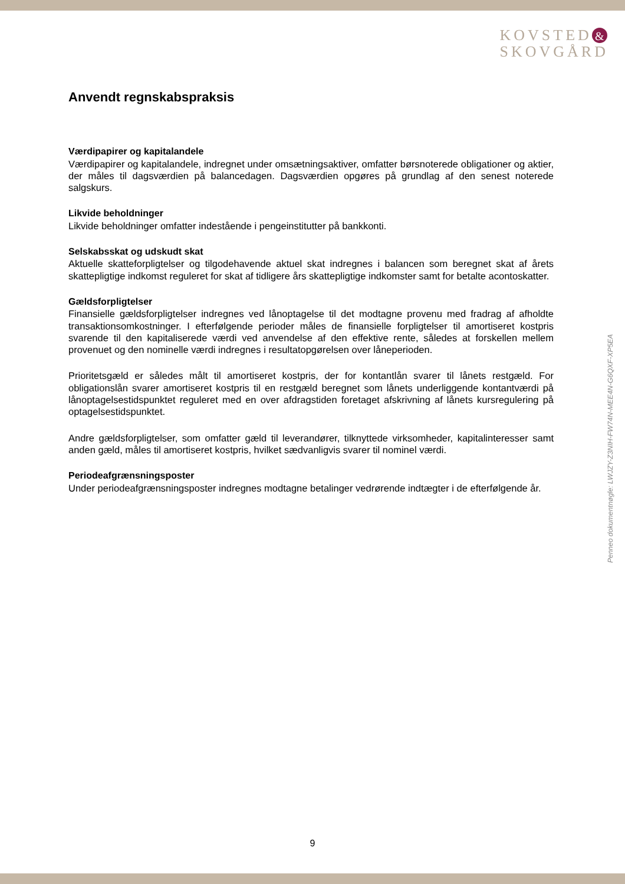KOVSTED &
SKOVGÅRD
Anvendt regnskabspraksis
Værdipapirer og kapitalandele
Værdipapirer og kapitalandele, indregnet under omsætningsaktiver, omfatter børsnoterede obligationer og aktier, der måles til dagsværdien på balancedagen. Dagsværdien opgøres på grundlag af den senest noterede salgskurs.
Likvide beholdninger
Likvide beholdninger omfatter indestående i pengeinstitutter på bankkonti.
Selskabsskat og udskudt skat
Aktuelle skatteforpligtelser og tilgodehavende aktuel skat indregnes i balancen som beregnet skat af årets skattepligtige indkomst reguleret for skat af tidligere års skattepligtige indkomster samt for betalte acontoskatter.
Gældsforpligtelser
Finansielle gældsforpligtelser indregnes ved lånoptagelse til det modtagne provenu med fradrag af afholdte transaktionsomkostninger. I efterfølgende perioder måles de finansielle forpligtelser til amortiseret kostpris svarende til den kapitaliserede værdi ved anvendelse af den effektive rente, således at forskellen mellem provenuet og den nominelle værdi indregnes i resultatopgørelsen over låneperioden.
Prioritetsgæld er således målt til amortiseret kostpris, der for kontantlån svarer til lånets restgæld. For obligationslån svarer amortiseret kostpris til en restgæld beregnet som lånets underliggende kontantværdi på lånoptagelsestidspunktet reguleret med en over afdragstiden foretaget afskrivning af lånets kursregulering på optagelsestidspunktet.
Andre gældsforpligtelser, som omfatter gæld til leverandører, tilknyttede virksomheder, kapitalinteresser samt anden gæld, måles til amortiseret kostpris, hvilket sædvanligvis svarer til nominel værdi.
Periodeafgrænsningsposter
Under periodeafgrænsningsposter indregnes modtagne betalinger vedrørende indtægter i de efterfølgende år.
Penneo dokumentnøgle: LWJZY-Z3NIH-FW74N-MEE4N-G6QXF-XP5EA
9